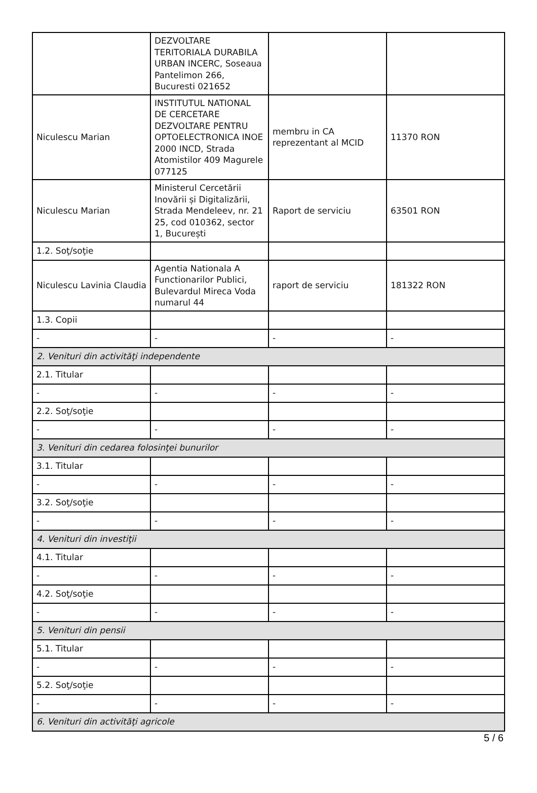| | DEZVOLTARE TERITORIALA DURABILA URBAN INCERC, Soseaua Pantelimon 266, Bucuresti 021652 | | |
| Niculescu Marian | INSTITUTUL NATIONAL DE CERCETARE DEZVOLTARE PENTRU OPTOELECTRONICA INOE 2000 INCD, Strada Atomistilor 409 Magurele 077125 | membru in CA reprezentant al MCID | 11370 RON |
| Niculescu Marian | Ministerul Cercetării Inovării și Digitalizării, Strada Mendeleev, nr. 21 25, cod 010362, sector 1, București | Raport de serviciu | 63501 RON |
| 1.2. Soţ/soţie | | | |
| Niculescu Lavinia Claudia | Agentia Nationala A Functionarilor Publici, Bulevardul Mireca Voda numarul 44 | raport de serviciu | 181322 RON |
| 1.3. Copii | | | |
| - | - | - | - |
| 2. Venituri din activităţi independente | | | |
| 2.1. Titular | | | |
| - | - | - | - |
| 2.2. Soţ/soţie | | | |
| - | - | - | - |
| 3. Venituri din cedarea folosinţei bunurilor | | | |
| 3.1. Titular | | | |
| - | - | - | - |
| 3.2. Soţ/soţie | | | |
| - | - | - | - |
| 4. Venituri din investiţii | | | |
| 4.1. Titular | | | |
| - | - | - | - |
| 4.2. Soţ/soţie | | | |
| - | - | - | - |
| 5. Venituri din pensii | | | |
| 5.1. Titular | | | |
| - | - | - | - |
| 5.2. Soţ/soţie | | | |
| - | - | - | - |
| 6. Venituri din activităţi agricole | | | |
5 / 6